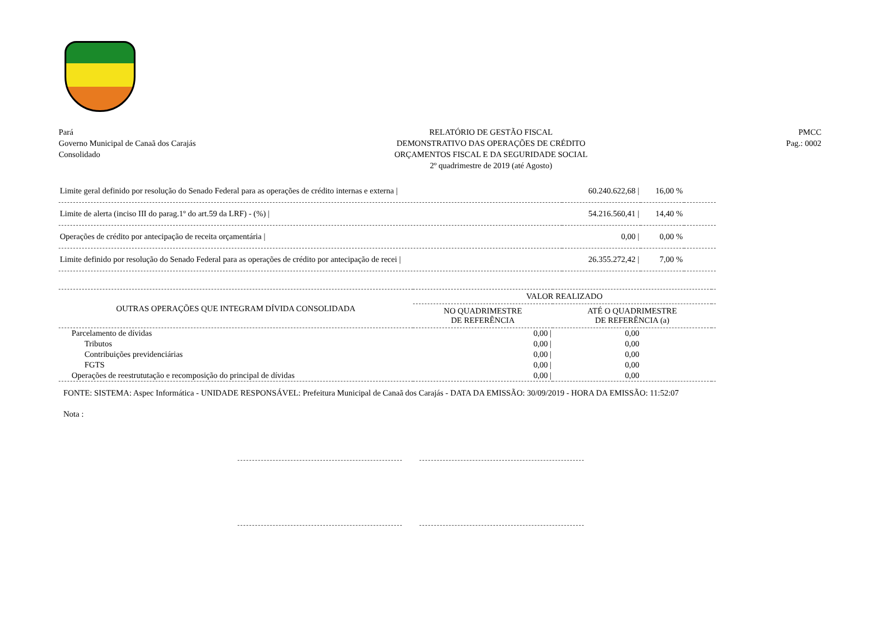Pará
Governo Municipal de Canaã dos Carajás
Consolidado
RELATÓRIO DE GESTÃO FISCAL
DEMONSTRATIVO DAS OPERAÇÕES DE CRÉDITO
ORÇAMENTOS FISCAL E DA SEGURIDADE SOCIAL
2º quadrimestre de 2019 (até Agosto)
PMCC
Pag.: 0002
| Limite geral definido por resolução do Senado Federal para as operações de crédito internas e externa / | 60.240.622,68 / | 16,00 % | |
| Limite de alerta (inciso III do parag.1º do art.59 da LRF) - (%) / | 54.216.560,41 / | 14,40 % | |
| Operações de crédito por antecipação de receita orçamentária / | 0,00 / | 0,00 % | |
| Limite definido por resolução do Senado Federal para as operações de crédito por antecipação de recei / | 26.355.272,42 / | 7,00 % | |
| OUTRAS OPERAÇÕES QUE INTEGRAM DÍVIDA CONSOLIDADA | VALOR REALIZADO | | |
| --- | --- | --- | --- |
| | NO QUADRIMESTRE DE REFERÊNCIA | ATÉ O QUADRIMESTRE DE REFERÊNCIA (a) | |
| Parcelamento de dívidas | 0,00 / | 0,00 | |
| Tributos | 0,00 / | 0,00 | |
| Contribuições previdenciárias | 0,00 / | 0,00 | |
| FGTS | 0,00 / | 0,00 | |
| Operações de reestrututação e recomposição do principal de dívidas | 0,00 / | 0,00 | |
FONTE: SISTEMA: Aspec Informática - UNIDADE RESPONSÁVEL: Prefeitura Municipal de Canaã dos Carajás - DATA DA EMISSÃO: 30/09/2019 - HORA DA EMISSÃO: 11:52:07
Nota :